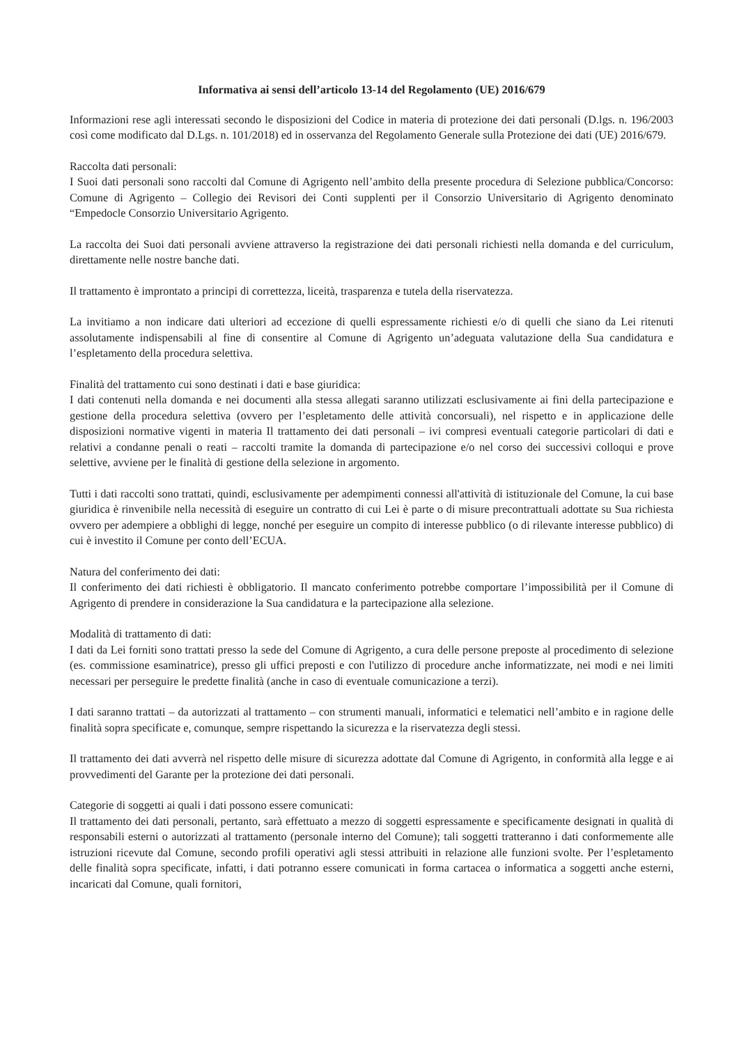Informativa ai sensi dell’articolo 13-14 del Regolamento (UE) 2016/679
Informazioni rese agli interessati secondo le disposizioni del Codice in materia di protezione dei dati personali (D.lgs. n. 196/2003 così come modificato dal D.Lgs. n. 101/2018) ed in osservanza del Regolamento Generale sulla Protezione dei dati (UE) 2016/679.
Raccolta dati personali:
I Suoi dati personali sono raccolti dal Comune di Agrigento nell’ambito della presente procedura di Selezione pubblica/Concorso: Comune di Agrigento – Collegio dei Revisori dei Conti supplenti per il Consorzio Universitario di Agrigento denominato “Empedocle Consorzio Universitario Agrigento.
La raccolta dei Suoi dati personali avviene attraverso la registrazione dei dati personali richiesti nella domanda e del curriculum, direttamente nelle nostre banche dati.
Il trattamento è improntato a principi di correttezza, liceità, trasparenza e tutela della riservatezza.
La invitiamo a non indicare dati ulteriori ad eccezione di quelli espressamente richiesti e/o di quelli che siano da Lei ritenuti assolutamente indispensabili al fine di consentire al Comune di Agrigento un’adeguata valutazione della Sua candidatura e l’espletamento della procedura selettiva.
Finalità del trattamento cui sono destinati i dati e base giuridica:
I dati contenuti nella domanda e nei documenti alla stessa allegati saranno utilizzati esclusivamente ai fini della partecipazione e gestione della procedura selettiva (ovvero per l’espletamento delle attività concorsuali), nel rispetto e in applicazione delle disposizioni normative vigenti in materia Il trattamento dei dati personali – ivi compresi eventuali categorie particolari di dati e relativi a condanne penali o reati – raccolti tramite la domanda di partecipazione e/o nel corso dei successivi colloqui e prove selettive, avviene per le finalità di gestione della selezione in argomento.
Tutti i dati raccolti sono trattati, quindi, esclusivamente per adempimenti connessi all'attività di istituzionale del Comune, la cui base giuridica è rinvenibile nella necessità di eseguire un contratto di cui Lei è parte o di misure precontrattuali adottate su Sua richiesta ovvero per adempiere a obblighi di legge, nonché per eseguire un compito di interesse pubblico (o di rilevante interesse pubblico) di cui è investito il Comune per conto dell’ECUA.
Natura del conferimento dei dati:
Il conferimento dei dati richiesti è obbligatorio. Il mancato conferimento potrebbe comportare l’impossibilità per il Comune di Agrigento di prendere in considerazione la Sua candidatura e la partecipazione alla selezione.
Modalità di trattamento di dati:
I dati da Lei forniti sono trattati presso la sede del Comune di Agrigento, a cura delle persone preposte al procedimento di selezione (es. commissione esaminatrice), presso gli uffici preposti e con l'utilizzo di procedure anche informatizzate, nei modi e nei limiti necessari per perseguire le predette finalità (anche in caso di eventuale comunicazione a terzi).
I dati saranno trattati – da autorizzati al trattamento – con strumenti manuali, informatici e telematici nell’ambito e in ragione delle finalità sopra specificate e, comunque, sempre rispettando la sicurezza e la riservatezza degli stessi.
Il trattamento dei dati avverrà nel rispetto delle misure di sicurezza adottate dal Comune di Agrigento, in conformità alla legge e ai provvedimenti del Garante per la protezione dei dati personali.
Categorie di soggetti ai quali i dati possono essere comunicati:
Il trattamento dei dati personali, pertanto, sarà effettuato a mezzo di soggetti espressamente e specificamente designati in qualità di responsabili esterni o autorizzati al trattamento (personale interno del Comune); tali soggetti tratteranno i dati conformemente alle istruzioni ricevute dal Comune, secondo profili operativi agli stessi attribuiti in relazione alle funzioni svolte. Per l’espletamento delle finalità sopra specificate, infatti, i dati potranno essere comunicati in forma cartacea o informatica a soggetti anche esterni, incaricati dal Comune, quali fornitori,